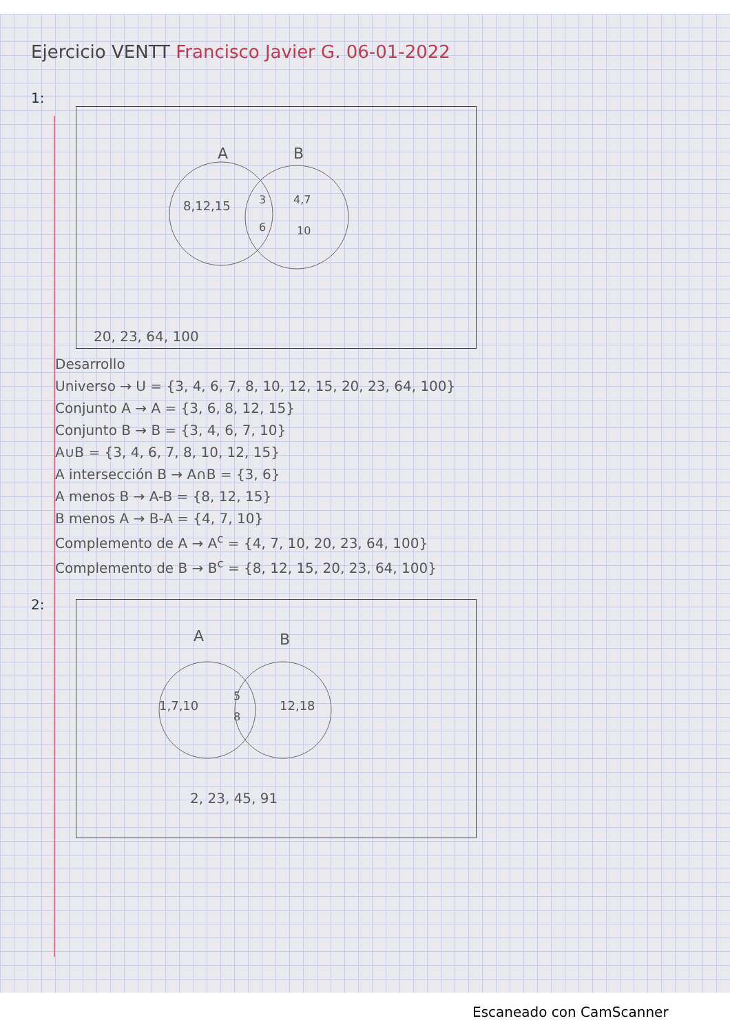Ejercicio VENTT Francisco Javier G. 06-01-2022
1:
A
B
8,12,15
3
6
4,7
10
20, 23, 64, 100
Desarrollo
Universo → U = {3, 4, 6, 7, 8, 10, 12, 15, 20, 23, 64, 100}
Conjunto A → A = {3, 6, 8, 12, 15}
Conjunto B → B = {3, 4, 6, 7, 10}
A∪B = {3, 4, 6, 7, 8, 10, 12, 15}
A intersección B → A∩B = {3, 6}
A menos B → A-B = {8, 12, 15}
B menos A → B-A = {4, 7, 10}
Complemento de A → A<sup>c</sup> = {4, 7, 10, 20, 23, 64, 100}
Complemento de B → B<sup>c</sup> = {8, 12, 15, 20, 23, 64, 100}
2:
A
B
1,7,10
5
8
12,18
2, 23, 45, 91
Escaneado con CamScanner